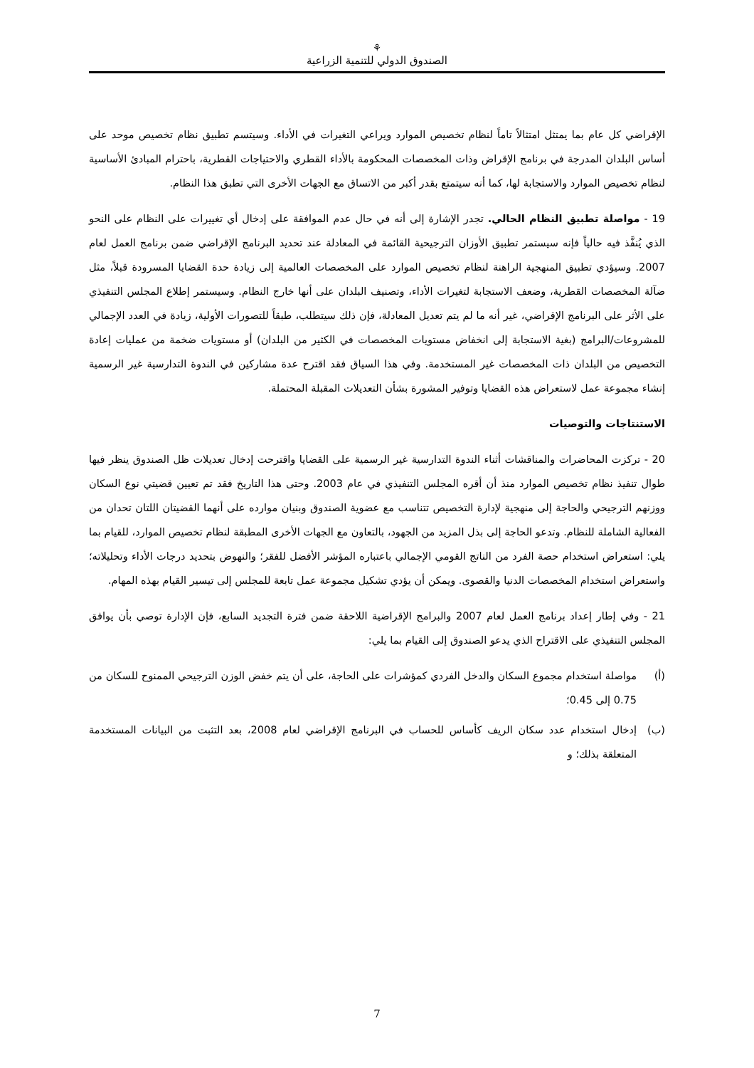⚘
الصندوق الدولي للتنمية الزراعية
الإقراضي كل عام بما يمتثل امتثالاً تاماً لنظام تخصيص الموارد ويراعي التغيرات في الأداء. وسيتسم تطبيق نظام تخصيص موحد على أساس البلدان المدرجة في برنامج الإقراض وذات المخصصات المحكومة بالأداء القطري والاحتياجات القطرية، باحترام المبادئ الأساسية لنظام تخصيص الموارد والاستجابة لها، كما أنه سيتمتع بقدر أكبر من الاتساق مع الجهات الأخرى التي تطبق هذا النظام.
19 - مواصلة تطبيق النظام الحالي. تجدر الإشارة إلى أنه في حال عدم الموافقة على إدخال أي تغييرات على النظام على النحو الذي يُنفَّذ فيه حالياً فإنه سيستمر تطبيق الأوزان الترجيحية القائمة في المعادلة عند تحديد البرنامج الإقراضي ضمن برنامج العمل لعام 2007. وسيؤدي تطبيق المنهجية الراهنة لنظام تخصيص الموارد على المخصصات العالمية إلى زيادة حدة القضايا المسرودة قبلاً، مثل ضآلة المخصصات القطرية، وضعف الاستجابة لتغيرات الأداء، وتصنيف البلدان على أنها خارج النظام. وسيستمر إطلاع المجلس التنفيذي على الأثر على البرنامج الإقراضي، غير أنه ما لم يتم تعديل المعادلة، فإن ذلك سيتطلب، طبقاً للتصورات الأولية، زيادة في العدد الإجمالي للمشروعات/البرامج (بغية الاستجابة إلى انخفاض مستويات المخصصات في الكثير من البلدان) أو مستويات ضخمة من عمليات إعادة التخصيص من البلدان ذات المخصصات غير المستخدمة. وفي هذا السياق فقد اقترح عدة مشاركين في الندوة التدارسية غير الرسمية إنشاء مجموعة عمل لاستعراض هذه القضايا وتوفير المشورة بشأن التعديلات المقبلة المحتملة.
الاستنتاجات والتوصيات
20 - تركزت المحاضرات والمناقشات أثناء الندوة التدارسية غير الرسمية على القضايا واقترحت إدخال تعديلات ظل الصندوق ينظر فيها طوال تنفيذ نظام تخصيص الموارد منذ أن أقره المجلس التنفيذي في عام 2003. وحتى هذا التاريخ فقد تم تعيين قضيتي نوع السكان ووزنهم الترجيحي والحاجة إلى منهجية لإدارة التخصيص تتناسب مع عضوية الصندوق وبنيان موارده على أنهما القضيتان اللتان تحدان من الفعالية الشاملة للنظام. وتدعو الحاجة إلى بذل المزيد من الجهود، بالتعاون مع الجهات الأخرى المطبقة لنظام تخصيص الموارد، للقيام بما يلي: استعراض استخدام حصة الفرد من الناتج القومي الإجمالي باعتباره المؤشر الأفضل للفقر؛ والنهوض بتحديد درجات الأداء وتحليلاته؛ واستعراض استخدام المخصصات الدنيا والقصوى. ويمكن أن يؤدي تشكيل مجموعة عمل تابعة للمجلس إلى تيسير القيام بهذه المهام.
21 - وفي إطار إعداد برنامج العمل لعام 2007 والبرامج الإقراضية اللاحقة ضمن فترة التجديد السابع، فإن الإدارة توصي بأن يوافق المجلس التنفيذي على الاقتراح الذي يدعو الصندوق إلى القيام بما يلي:
(أ) مواصلة استخدام مجموع السكان والدخل الفردي كمؤشرات على الحاجة، على أن يتم خفض الوزن الترجيحي الممنوح للسكان من 0.75 إلى 0.45؛
(ب) إدخال استخدام عدد سكان الريف كأساس للحساب في البرنامج الإقراضي لعام 2008، بعد التثبت من البيانات المستخدمة المتعلقة بذلك؛ و
7